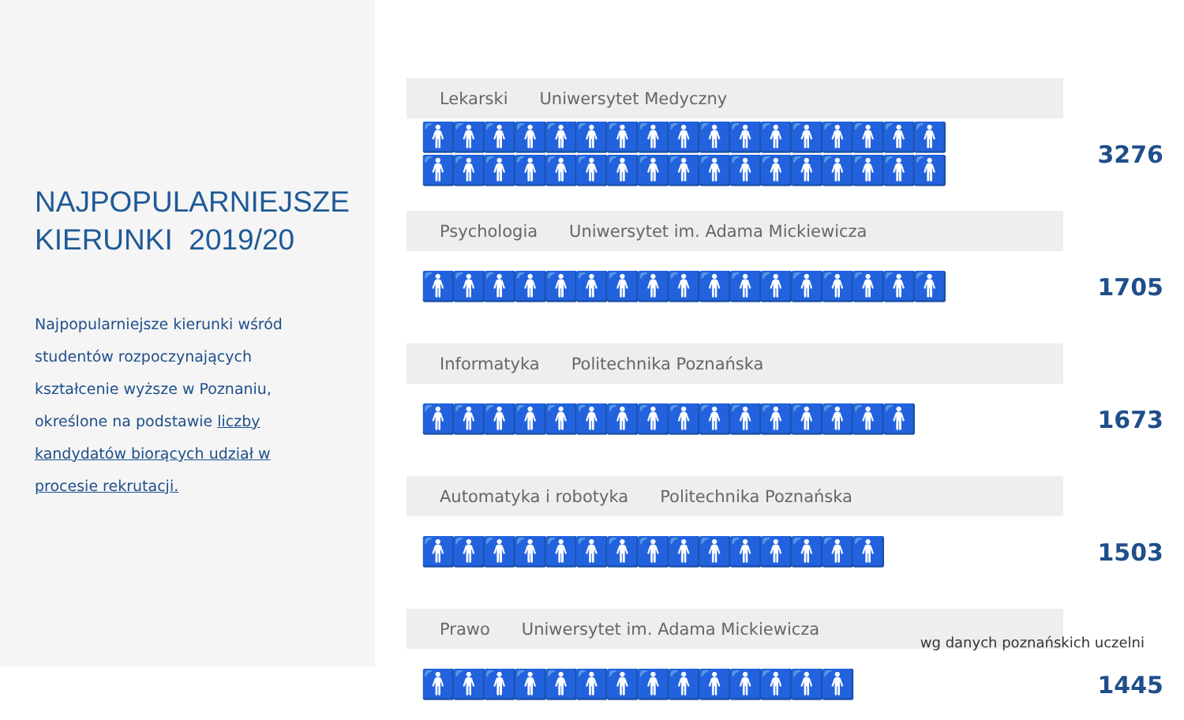NAJPOPULARNIEJSZE
KIERUNKI 2019/20
Najpopularniejsze kierunki wśród studentów rozpoczynających kształcenie wyższe w Poznaniu, określone na podstawie liczby kandydatów biorących udział w procesie rekrutacji.
Lekarski Uniwersytet Medyczny
🚹🚹🚹🚹🚹🚹🚹🚹🚹🚹🚹🚹🚹🚹🚹🚹🚹🚹🚹🚹🚹🚹🚹🚹🚹🚹🚹🚹🚹🚹🚹🚹🚹🚹
3276
Psychologia Uniwersytet im. Adama Mickiewicza
🚹🚹🚹🚹🚹🚹🚹🚹🚹🚹🚹🚹🚹🚹🚹🚹🚹
1705
Informatyka Politechnika Poznańska
🚹🚹🚹🚹🚹🚹🚹🚹🚹🚹🚹🚹🚹🚹🚹🚹
1673
Automatyka i robotyka Politechnika Poznańska
🚹🚹🚹🚹🚹🚹🚹🚹🚹🚹🚹🚹🚹🚹🚹
1503
Prawo Uniwersytet im. Adama Mickiewicza
🚹🚹🚹🚹🚹🚹🚹🚹🚹🚹🚹🚹🚹🚹
1445
wg danych poznańskich uczelni